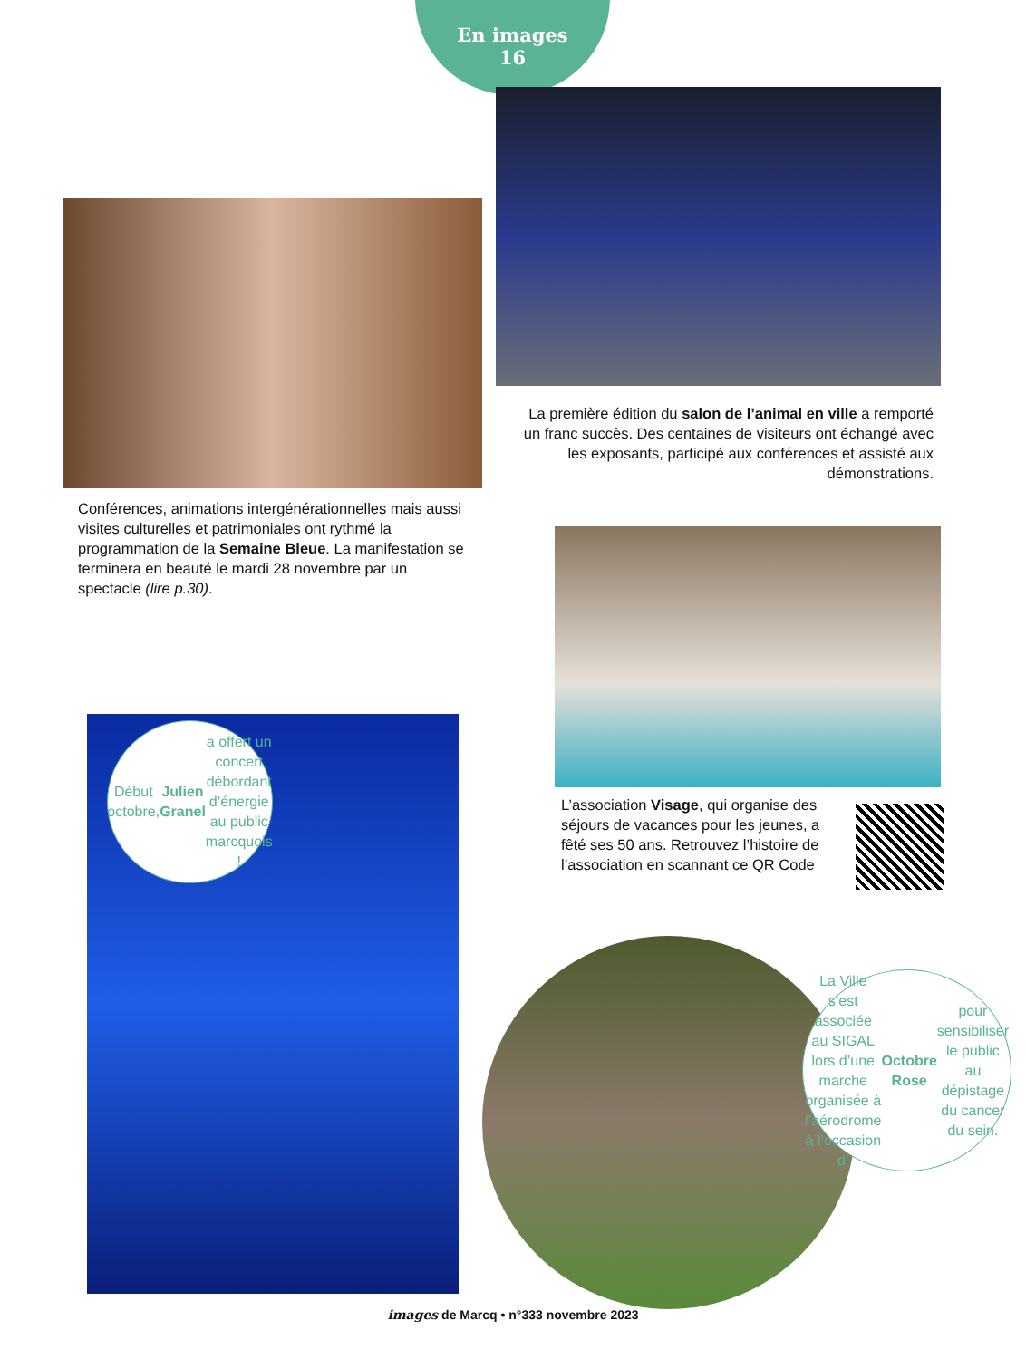En images
16
La première édition du salon de l’animal en ville a remporté un franc succès. Des centaines de visiteurs ont échangé avec les exposants, participé aux conférences et assisté aux démonstrations.
Conférences, animations intergénérationnelles mais aussi visites culturelles et patrimoniales ont rythmé la programmation de la Semaine Bleue. La manifestation se terminera en beauté le mardi 28 novembre par un spectacle (lire p.30).
L’association Visage, qui organise des séjours de vacances pour les jeunes, a fêté ses 50 ans. Retrouvez l’histoire de l’association en scannant ce QR Code
Début octobre, Julien Granel a offert un concert débordant d’énergie au public marcquois !
La Ville s’est associée au SIGAL lors d’une marche organisée à l’aérodrome à l’occasion d’ Octobre Rose pour sensibiliser le public au dépistage du cancer du sein.
images de Marcq • n°333 novembre 2023